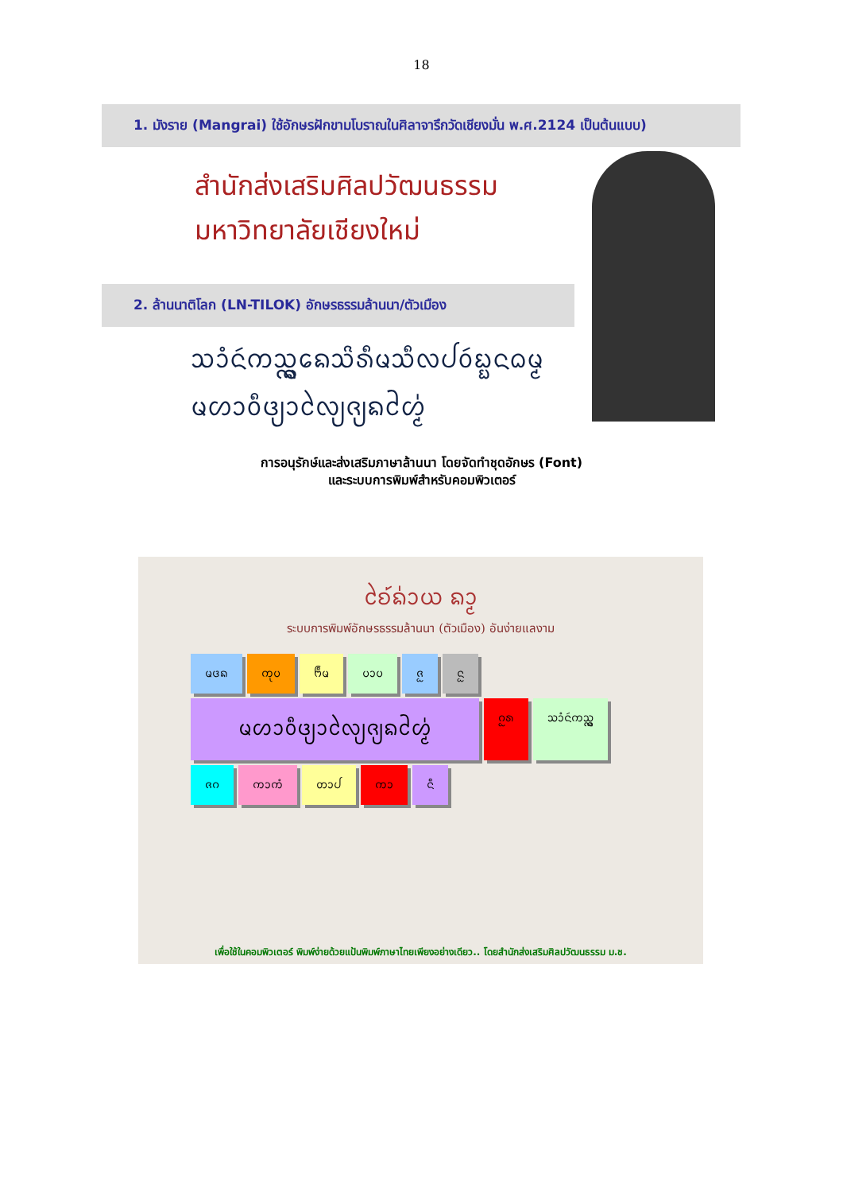18
1. มังราย (Mangrai) ใช้อักษรฝักขามโบราณในศิลาจารึกวัดเชียงมั่น พ.ศ.2124 เป็นต้นแบบ)
สำนักส่งเสริมศิลปวัฒนธรรม
มหาวิทยาลัยเชียงใหม่
2. ล้านนาติโลก (LN-TILOK) อักษรธรรมล้านนา/ตัวเมือง
ᩈᩴᩣᨶᩢᨠᩈᩖ᩠ᨦᨦᩮᩈᩦᩁᩥᨾᩈᩥᩃᨸᩅᩢᨭ᩠ᨭᨶᨵᨾ᩠ᨾ
ᨾᩉᩣᩅᩥᨴ᩠ᨿᩣᩃᩱ᩠ᨿᨩ᩠ᨿᨦᩉᩲ᩠ᨾ᩵
การอนุรักษ์และส่งเสริมภาษาล้านนา โดยจัดทำชุดอักษร (Font)
และระบบการพิมพ์สำหรับคอมพิวเตอร์
ᨧᩱ᩶ᨦ᩵ᩣᨿ ᨦᩣ᩠ᨾ
ระบบการพิมพ์อักษรธรรมล้านนา (ตัวเมือง) อันง่ายแลงาม
ᨾᨴᨦ ᨠᩩᨷ ᨼᩥᨾ ᨷᩣᨷ ᨩᩬ ᨶᩬ ᨾᩉᩣᩅᩥᨴ᩠ᨿᩣᩃᩱ᩠ᨿᨩ᩠ᨿᨦᩉᩲ᩠ᨾ᩵ ᨣᩬᩁ ᩈᩴᩣᨶᩢᨠᩈᩖ᩠ᨦ ᨩᨣ ᨠᩣᨠᩴ ᨲᩣᨸ ᨠᩣ ᨶᩥ
เพื่อใช้ในคอมพิวเตอร์ พิมพ์ง่ายด้วยแป้นพิมพ์ภาษาไทยเพียงอย่างเดียว.. โดยสำนักส่งเสริมศิลปวัฒนธรรม ม.ช.